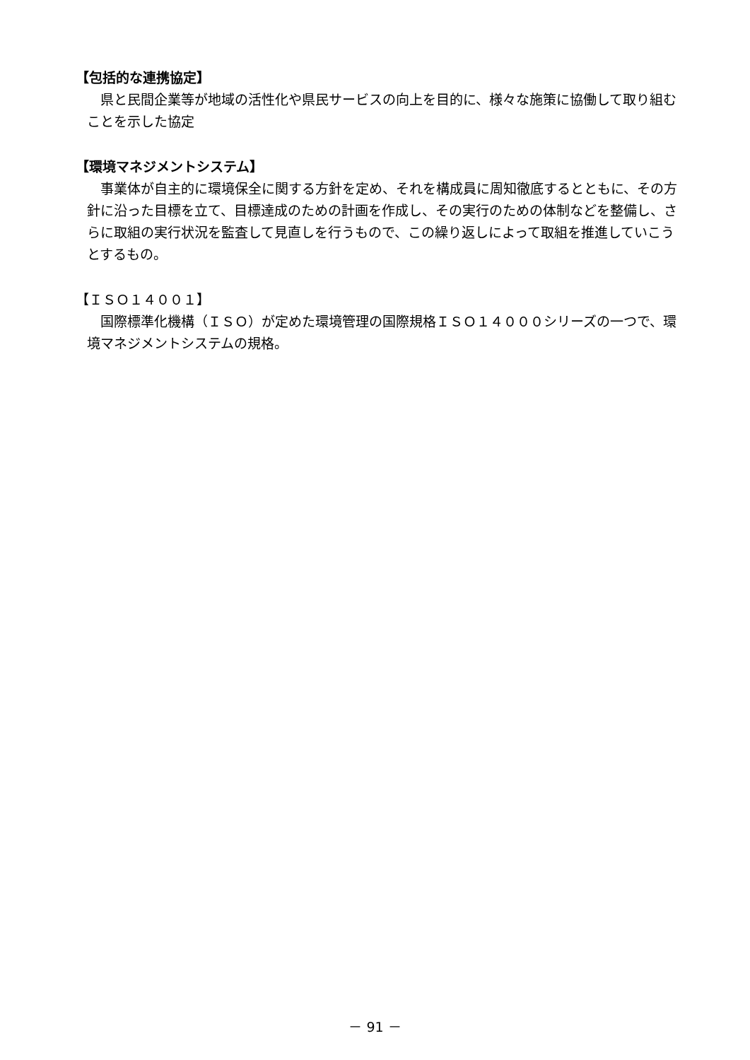【包括的な連携協定】
　県と民間企業等が地域の活性化や県民サービスの向上を目的に、様々な施策に協働して取り組むことを示した協定
【環境マネジメントシステム】
　事業体が自主的に環境保全に関する方針を定め、それを構成員に周知徹底するとともに、その方針に沿った目標を立て、目標達成のための計画を作成し、その実行のための体制などを整備し、さらに取組の実行状況を監査して見直しを行うもので、この繰り返しによって取組を推進していこうとするもの。
【ＩＳＯ１４００１】
　国際標準化機構（ＩＳＯ）が定めた環境管理の国際規格ＩＳＯ１４０００シリーズの一つで、環境マネジメントシステムの規格。
－ 91 －